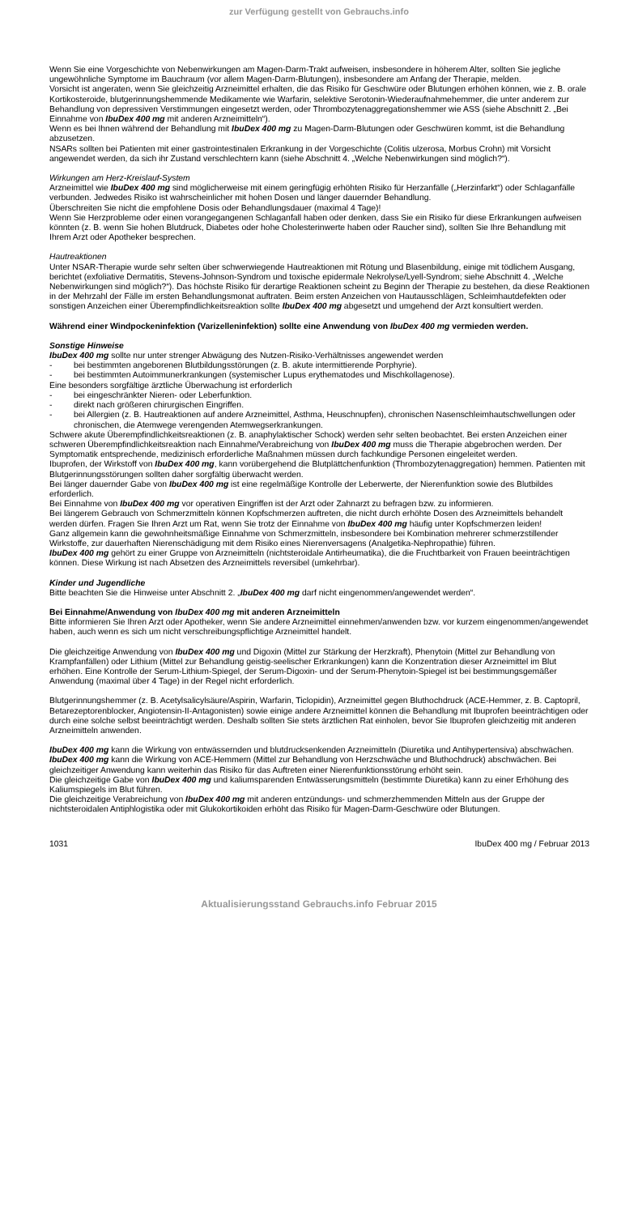zur Verfügung gestellt von Gebrauchs.info
Wenn Sie eine Vorgeschichte von Nebenwirkungen am Magen-Darm-Trakt aufweisen, insbesondere in höherem Alter, sollten Sie jegliche ungewöhnliche Symptome im Bauchraum (vor allem Magen-Darm-Blutungen), insbesondere am Anfang der Therapie, melden.
Vorsicht ist angeraten, wenn Sie gleichzeitig Arzneimittel erhalten, die das Risiko für Geschwüre oder Blutungen erhöhen können, wie z. B. orale Kortikosteroide, blutgerinnungshemmende Medikamente wie Warfarin, selektive Serotonin-Wiederaufnahmehemmer, die unter anderem zur Behandlung von depressiven Verstimmungen eingesetzt werden, oder Thrombozytenaggregationshemmer wie ASS (siehe Abschnitt 2. „Bei Einnahme von IbuDex 400 mg mit anderen Arzneimitteln“).
Wenn es bei Ihnen während der Behandlung mit IbuDex 400 mg zu Magen-Darm-Blutungen oder Geschwüren kommt, ist die Behandlung abzusetzen.
NSARs sollten bei Patienten mit einer gastrointestinalen Erkrankung in der Vorgeschichte (Colitis ulzerosa, Morbus Crohn) mit Vorsicht angewendet werden, da sich ihr Zustand verschlechtern kann (siehe Abschnitt 4. „Welche Nebenwirkungen sind möglich?“).
Wirkungen am Herz-Kreislauf-System
Arzneimittel wie IbuDex 400 mg sind möglicherweise mit einem geringfügig erhöhten Risiko für Herzanfälle („Herzinfarkt“) oder Schlaganfälle verbunden. Jedwedes Risiko ist wahrscheinlicher mit hohen Dosen und länger dauernder Behandlung.
Überschreiten Sie nicht die empfohlene Dosis oder Behandlungsdauer (maximal 4 Tage)!
Wenn Sie Herzprobleme oder einen vorangegangenen Schlaganfall haben oder denken, dass Sie ein Risiko für diese Erkrankungen aufweisen könnten (z. B. wenn Sie hohen Blutdruck, Diabetes oder hohe Cholesterinwerte haben oder Raucher sind), sollten Sie Ihre Behandlung mit Ihrem Arzt oder Apotheker besprechen.
Hautreaktionen
Unter NSAR-Therapie wurde sehr selten über schwerwiegende Hautreaktionen mit Rötung und Blasenbildung, einige mit tödlichem Ausgang, berichtet (exfoliative Dermatitis, Stevens-Johnson-Syndrom und toxische epidermale Nekrolyse/Lyell-Syndrom; siehe Abschnitt 4. „Welche Nebenwirkungen sind möglich?“). Das höchste Risiko für derartige Reaktionen scheint zu Beginn der Therapie zu bestehen, da diese Reaktionen in der Mehrzahl der Fälle im ersten Behandlungsmonat auftraten. Beim ersten Anzeichen von Hautausschlägen, Schleimhautdefekten oder sonstigen Anzeichen einer Überempfindlichkeitsreaktion sollte IbuDex 400 mg abgesetzt und umgehend der Arzt konsultiert werden.
Während einer Windpockeninfektion (Varizelleninfektion) sollte eine Anwendung von IbuDex 400 mg vermieden werden.
Sonstige Hinweise
IbuDex 400 mg sollte nur unter strenger Abwägung des Nutzen-Risiko-Verhältnisses angewendet werden
- bei bestimmten angeborenen Blutbildungsstörungen (z. B. akute intermittierende Porphyrie).
- bei bestimmten Autoimmunerkrankungen (systemischer Lupus erythematodes und Mischkollagenose).
Eine besonders sorgfältige ärztliche Überwachung ist erforderlich
- bei eingeschränkter Nieren- oder Leberfunktion.
- direkt nach größeren chirurgischen Eingriffen.
- bei Allergien (z. B. Hautreaktionen auf andere Arzneimittel, Asthma, Heuschnupfen), chronischen Nasenschleimhautschwellungen oder chronischen, die Atemwege verengenden Atemwegserkrankungen.
Schwere akute Überempfindlichkeitsreaktionen (z. B. anaphylaktischer Schock) werden sehr selten beobachtet. Bei ersten Anzeichen einer schweren Überempfindlichkeitsreaktion nach Einnahme/Verabreichung von IbuDex 400 mg muss die Therapie abgebrochen werden. Der Symptomatik entsprechende, medizinisch erforderliche Maßnahmen müssen durch fachkundige Personen eingeleitet werden.
Ibuprofen, der Wirkstoff von IbuDex 400 mg, kann vorübergehend die Blutplättchenfunktion (Thrombozytenaggregation) hemmen. Patienten mit Blutgerinnungsstörungen sollten daher sorgfältig überwacht werden.
Bei länger dauernder Gabe von IbuDex 400 mg ist eine regelmäßige Kontrolle der Leberwerte, der Nierenfunktion sowie des Blutbildes erforderlich.
Bei Einnahme von IbuDex 400 mg vor operativen Eingriffen ist der Arzt oder Zahnarzt zu befragen bzw. zu informieren.
Bei längerem Gebrauch von Schmerzmitteln können Kopfschmerzen auftreten, die nicht durch erhöhte Dosen des Arzneimittels behandelt werden dürfen. Fragen Sie Ihren Arzt um Rat, wenn Sie trotz der Einnahme von IbuDex 400 mg häufig unter Kopfschmerzen leiden!
Ganz allgemein kann die gewohnheitsmäßige Einnahme von Schmerzmitteln, insbesondere bei Kombination mehrerer schmerzstillender Wirkstoffe, zur dauerhaften Nierenschädigung mit dem Risiko eines Nierenversagens (Analgetika-Nephropathie) führen.
IbuDex 400 mg gehört zu einer Gruppe von Arzneimitteln (nichtsteroidale Antirheumatika), die die Fruchtbarkeit von Frauen beeinträchtigen können. Diese Wirkung ist nach Absetzen des Arzneimittels reversibel (umkehrbar).
Kinder und Jugendliche
Bitte beachten Sie die Hinweise unter Abschnitt 2. „IbuDex 400 mg darf nicht eingenommen/angewendet werden“.
Bei Einnahme/Anwendung von IbuDex 400 mg mit anderen Arzneimitteln
Bitte informieren Sie Ihren Arzt oder Apotheker, wenn Sie andere Arzneimittel einnehmen/anwenden bzw. vor kurzem eingenommen/angewendet haben, auch wenn es sich um nicht verschreibungspflichtige Arzneimittel handelt.
Die gleichzeitige Anwendung von IbuDex 400 mg und Digoxin (Mittel zur Stärkung der Herzkraft), Phenytoin (Mittel zur Behandlung von Krampfanfällen) oder Lithium (Mittel zur Behandlung geistig-seelischer Erkrankungen) kann die Konzentration dieser Arzneimittel im Blut erhöhen. Eine Kontrolle der Serum-Lithium-Spiegel, der Serum-Digoxin- und der Serum-Phenytoin-Spiegel ist bei bestimmungsgemäßer Anwendung (maximal über 4 Tage) in der Regel nicht erforderlich.
Blutgerinnungshemmer (z. B. Acetylsalicylsäure/Aspirin, Warfarin, Ticlopidin), Arzneimittel gegen Bluthochdruck (ACE-Hemmer, z. B. Captopril, Betarezeptorenblocker, Angiotensin-II-Antagonisten) sowie einige andere Arzneimittel können die Behandlung mit Ibuprofen beeinträchtigen oder durch eine solche selbst beeinträchtigt werden. Deshalb sollten Sie stets ärztlichen Rat einholen, bevor Sie Ibuprofen gleichzeitig mit anderen Arzneimitteln anwenden.
IbuDex 400 mg kann die Wirkung von entwässernden und blutdrucksenkenden Arzneimitteln (Diuretika und Antihypertensiva) abschwächen.
IbuDex 400 mg kann die Wirkung von ACE-Hemmern (Mittel zur Behandlung von Herzschwäche und Bluthochdruck) abschwächen. Bei gleichzeitiger Anwendung kann weiterhin das Risiko für das Auftreten einer Nierenfunktionsstörung erhöht sein.
Die gleichzeitige Gabe von IbuDex 400 mg und kaliumsparenden Entwässerungsmitteln (bestimmte Diuretika) kann zu einer Erhöhung des Kaliumspiegels im Blut führen.
Die gleichzeitige Verabreichung von IbuDex 400 mg mit anderen entzündungs- und schmerzhemmenden Mitteln aus der Gruppe der nichtsteroidalen Antiphlogistika oder mit Glukokortikoiden erhöht das Risiko für Magen-Darm-Geschwüre oder Blutungen.
1031 IbuDex 400 mg / Februar 2013
Aktualisierungsstand Gebrauchs.info Februar 2015